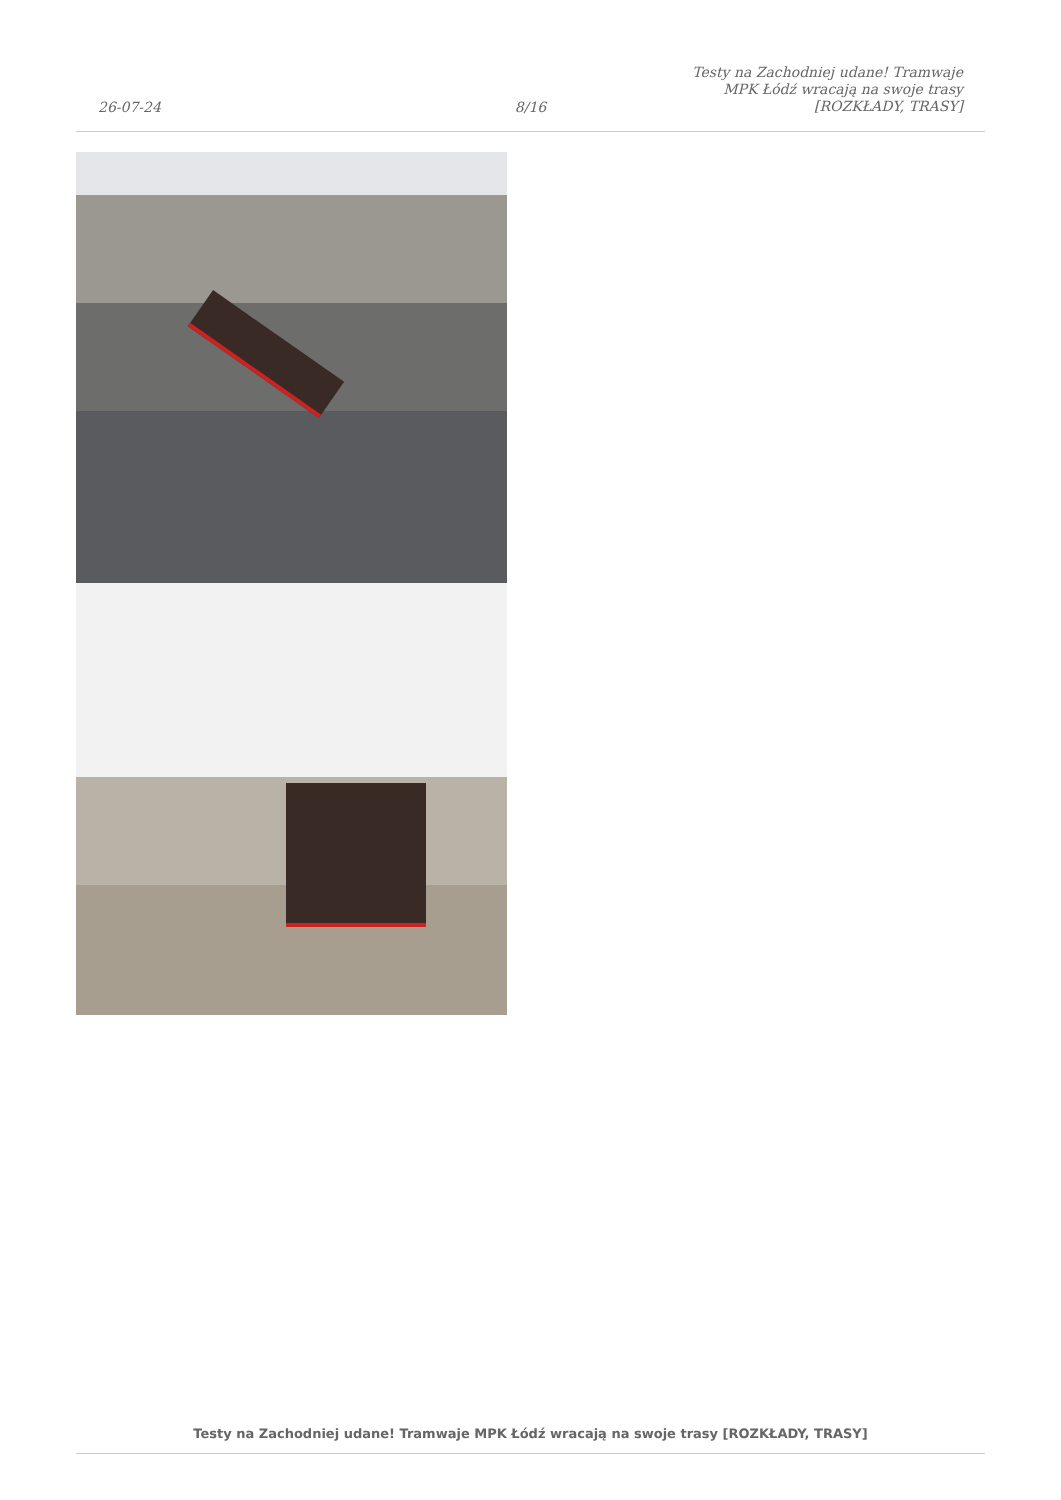26-07-24
8/16
Testy na Zachodniej udane! Tramwaje MPK Łódź wracają na swoje trasy [ROZKŁADY, TRASY]
Testy na Zachodniej udane! Tramwaje MPK Łódź wracają na swoje trasy [ROZKŁADY, TRASY]